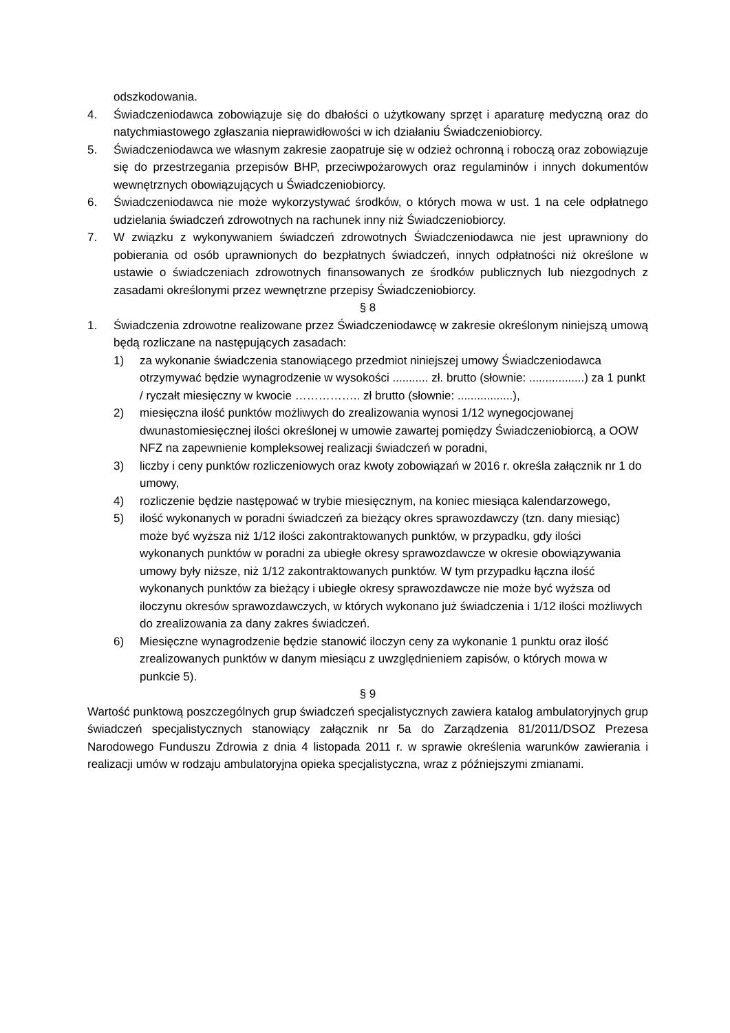odszkodowania.
4. Świadczeniodawca zobowiązuje się do dbałości o użytkowany sprzęt i aparaturę medyczną oraz do natychmiastowego zgłaszania nieprawidłowości w ich działaniu Świadczeniobiorcy.
5. Świadczeniodawca we własnym zakresie zaopatruje się w odzież ochronną i roboczą oraz zobowiązuje się do przestrzegania przepisów BHP, przeciwpożarowych oraz regulaminów i innych dokumentów wewnętrznych obowiązujących u Świadczeniobiorcy.
6. Świadczeniodawca nie może wykorzystywać środków, o których mowa w ust. 1 na cele odpłatnego udzielania świadczeń zdrowotnych na rachunek inny niż Świadczeniobiorcy.
7. W związku z wykonywaniem świadczeń zdrowotnych Świadczeniodawca nie jest uprawniony do pobierania od osób uprawnionych do bezpłatnych świadczeń, innych odpłatności niż określone w ustawie o świadczeniach zdrowotnych finansowanych ze środków publicznych lub niezgodnych z zasadami określonymi przez wewnętrzne przepisy Świadczeniobiorcy.
§ 8
1. Świadczenia zdrowotne realizowane przez Świadczeniodawcę w zakresie określonym niniejszą umową będą rozliczane na następujących zasadach:
1) za wykonanie świadczenia stanowiącego przedmiot niniejszej umowy Świadczeniodawca otrzymywać będzie wynagrodzenie w wysokości ........... zł. brutto (słownie: .................) za 1 punkt / ryczałt miesięczny w kwocie …………….. zł brutto (słownie: .................),
2) miesięczna ilość punktów możliwych do zrealizowania wynosi 1/12 wynegocjowanej dwunastomiesięcznej ilości określonej w umowie zawartej pomiędzy Świadczeniobiorcą, a OOW NFZ na zapewnienie kompleksowej realizacji świadczeń w poradni,
3) liczby i ceny punktów rozliczeniowych oraz kwoty zobowiązań w 2016 r. określa załącznik nr 1 do umowy,
4) rozliczenie będzie następować w trybie miesięcznym, na koniec miesiąca kalendarzowego,
5) ilość wykonanych w poradni świadczeń za bieżący okres sprawozdawczy (tzn. dany miesiąc) może być wyższa niż 1/12 ilości zakontraktowanych punktów, w przypadku, gdy ilości wykonanych punktów w poradni za ubiegłe okresy sprawozdawcze w okresie obowiązywania umowy były niższe, niż 1/12 zakontraktowanych punktów. W tym przypadku łączna ilość wykonanych punktów za bieżący i ubiegłe okresy sprawozdawcze nie może być wyższa od iloczynu okresów sprawozdawczych, w których wykonano już świadczenia i 1/12 ilości możliwych do zrealizowania za dany zakres świadczeń.
6) Miesięczne wynagrodzenie będzie stanowić iloczyn ceny za wykonanie 1 punktu oraz ilość zrealizowanych punktów w danym miesiącu z uwzględnieniem zapisów, o których mowa w punkcie 5).
§ 9
Wartość punktową poszczególnych grup świadczeń specjalistycznych zawiera katalog ambulatoryjnych grup świadczeń specjalistycznych stanowiący załącznik nr 5a do Zarządzenia 81/2011/DSOZ Prezesa Narodowego Funduszu Zdrowia z dnia 4 listopada 2011 r. w sprawie określenia warunków zawierania i realizacji umów w rodzaju ambulatoryjna opieka specjalistyczna, wraz z późniejszymi zmianami.